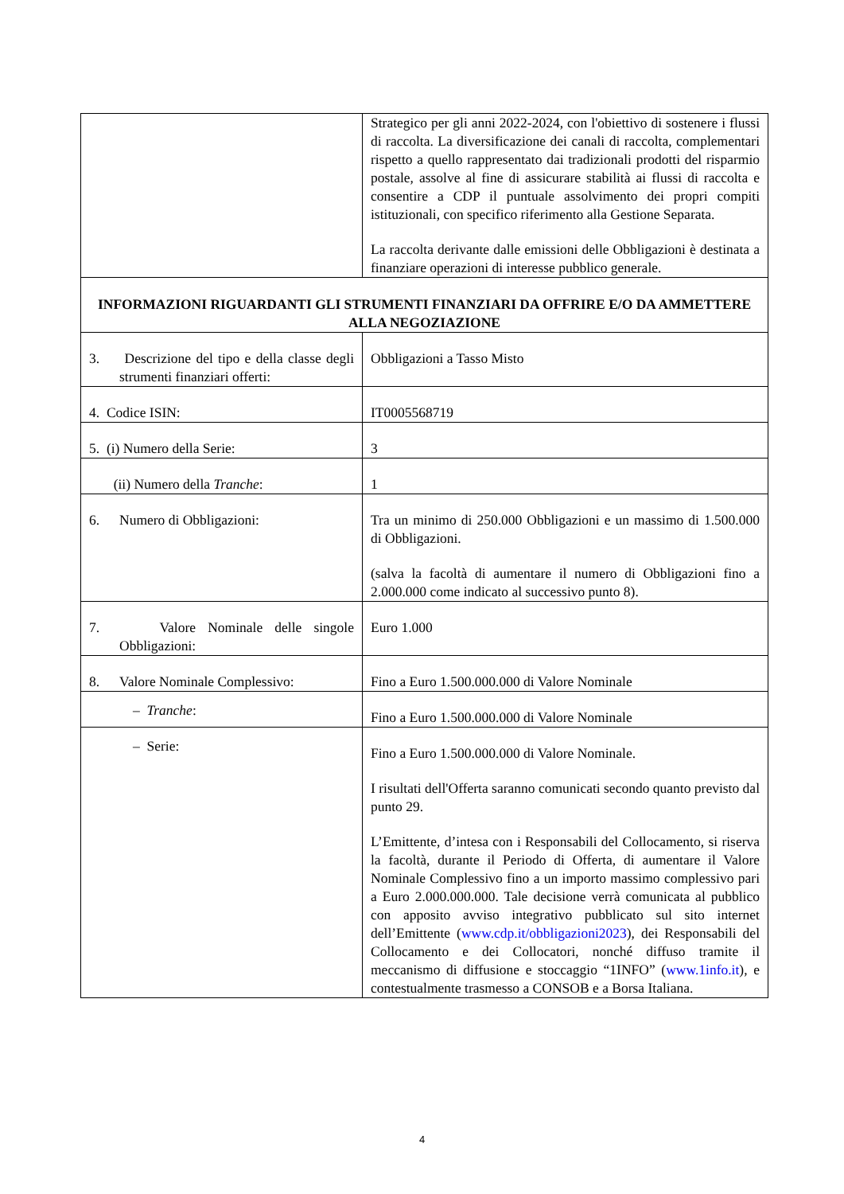| | Strategico per gli anni 2022-2024, con l'obiettivo di sostenere i flussi di raccolta. La diversificazione dei canali di raccolta, complementari rispetto a quello rappresentato dai tradizionali prodotti del risparmio postale, assolve al fine di assicurare stabilità ai flussi di raccolta e consentire a CDP il puntuale assolvimento dei propri compiti istituzionali, con specifico riferimento alla Gestione Separata. La raccolta derivante dalle emissioni delle Obbligazioni è destinata a finanziare operazioni di interesse pubblico generale. |
| INFORMAZIONI RIGUARDANTI GLI STRUMENTI FINANZIARI DA OFFRIRE E/O DA AMMETTERE ALLA NEGOZIAZIONE | |
| 3. Descrizione del tipo e della classe degli strumenti finanziari offerti: | Obbligazioni a Tasso Misto |
| 4. Codice ISIN: | IT0005568719 |
| 5. (i) Numero della Serie: | 3 |
| (ii) Numero della Tranche : | 1 |
| 6. Numero di Obbligazioni: | Tra un minimo di 250.000 Obbligazioni e un massimo di 1.500.000 di Obbligazioni. (salva la facoltà di aumentare il numero di Obbligazioni fino a 2.000.000 come indicato al successivo punto 8). |
| 7. Valore Nominale delle singole Obbligazioni: | Euro 1.000 |
| 8. Valore Nominale Complessivo: | Fino a Euro 1.500.000.000 di Valore Nominale |
| – Tranche : | Fino a Euro 1.500.000.000 di Valore Nominale |
| – Serie: | Fino a Euro 1.500.000.000 di Valore Nominale. I risultati dell'Offerta saranno comunicati secondo quanto previsto dal punto 29. L’Emittente, d’intesa con i Responsabili del Collocamento, si riserva la facoltà, durante il Periodo di Offerta, di aumentare il Valore Nominale Complessivo fino a un importo massimo complessivo pari a Euro 2.000.000.000. Tale decisione verrà comunicata al pubblico con apposito avviso integrativo pubblicato sul sito internet dell’Emittente ( www.cdp.it/obbligazioni2023 ), dei Responsabili del Collocamento e dei Collocatori, nonché diffuso tramite il meccanismo di diffusione e stoccaggio “1INFO” ( www.1info.it ), e contestualmente trasmesso a CONSOB e a Borsa Italiana. |
4